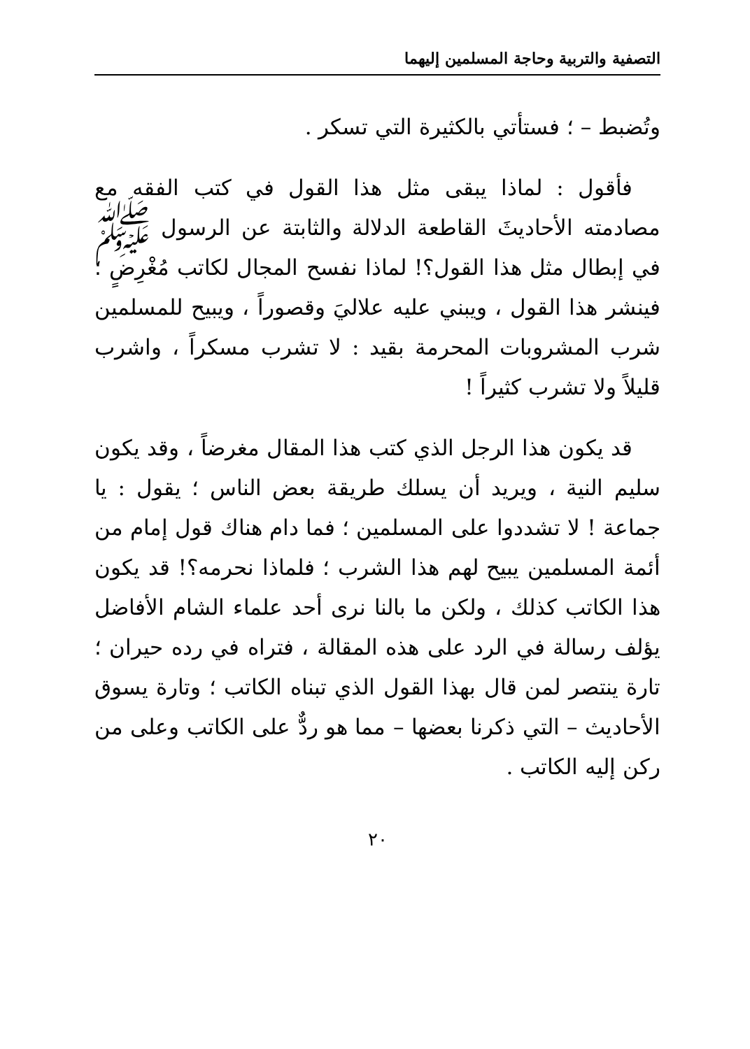التصفية والتربية وحاجة المسلمين إليهما
وتُضبط – ؛ فستأتي بالكثيرة التي تسكر .
فأقول : لماذا يبقى مثل هذا القول في كتب الفقه مع مصادمته الأحاديثَ القاطعة الدلالة والثابتة عن الرسول ﷺ في إبطال مثل هذا القول؟! لماذا نفسح المجال لكاتب مُغْرِضٍ ؛ فينشر هذا القول ، ويبني عليه علاليَ وقصوراً ، ويبيح للمسلمين شرب المشروبات المحرمة بقيد : لا تشرب مسكراً ، واشرب قليلاً ولا تشرب كثيراً !
قد يكون هذا الرجل الذي كتب هذا المقال مغرضاً ، وقد يكون سليم النية ، ويريد أن يسلك طريقة بعض الناس ؛ يقول : يا جماعة ! لا تشددوا على المسلمين ؛ فما دام هناك قول إمام من أئمة المسلمين يبيح لهم هذا الشرب ؛ فلماذا نحرمه؟! قد يكون هذا الكاتب كذلك ، ولكن ما بالنا نرى أحد علماء الشام الأفاضل يؤلف رسالة في الرد على هذه المقالة ، فتراه في رده حيران ؛ تارة ينتصر لمن قال بهذا القول الذي تبناه الكاتب ؛ وتارة يسوق الأحاديث – التي ذكرنا بعضها – مما هو ردٌّ على الكاتب وعلى من ركن إليه الكاتب .
٢٠